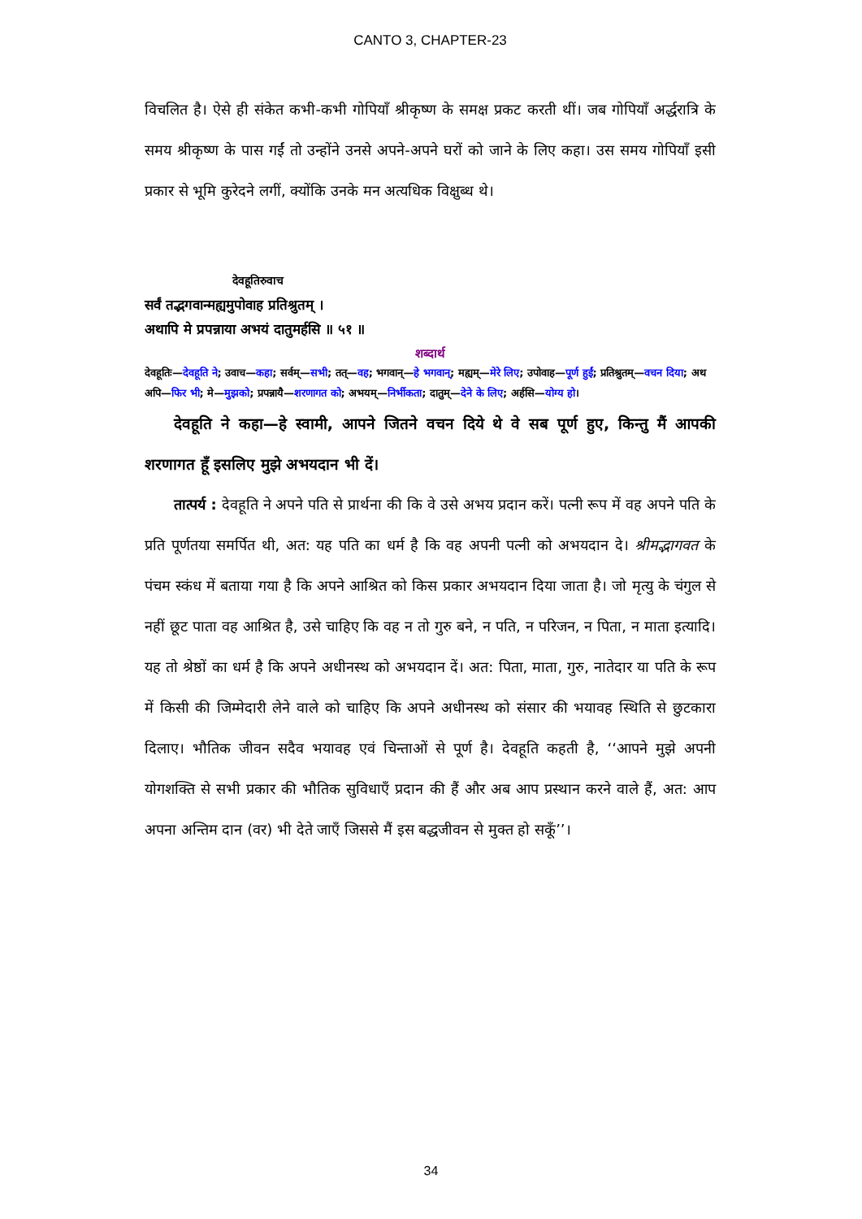CANTO 3, CHAPTER-23
विचलित है। ऐसे ही संकेत कभी-कभी गोपियाँ श्रीकृष्ण के समक्ष प्रकट करती थीं। जब गोपियाँ अर्द्धरात्रि के समय श्रीकृष्ण के पास गईं तो उन्होंने उनसे अपने-अपने घरों को जाने के लिए कहा। उस समय गोपियाँ इसी प्रकार से भूमि कुरेदने लगीं, क्योंकि उनके मन अत्यधिक विक्षुब्ध थे।
देवहूतिरुवाच
सर्वं तद्भगवान्मह्यमुपोवाह प्रतिश्रुतम् ।
अथापि मे प्रपन्नाया अभयं दातुमर्हसि ॥ ५१ ॥
शब्दार्थ
देवहूतिः—देवहूति ने; उवाच—कहा; सर्वम्—सभी; तत्—वह; भगवान्—हे भगवान्; मह्यम्—मेरे लिए; उपोवाह—पूर्ण हुईं; प्रतिश्रुतम्—वचन दिया; अथ अपि—फिर भी; मे—मुझको; प्रपन्नायै—शरणागत को; अभयम्—निर्भीकता; दातुम्—देने के लिए; अर्हसि—योग्य हो।
देवहूति ने कहा—हे स्वामी, आपने जितने वचन दिये थे वे सब पूर्ण हुए, किन्तु मैं आपकी शरणागत हूँ इसलिए मुझे अभयदान भी दें।
तात्पर्य : देवहूति ने अपने पति से प्रार्थना की कि वे उसे अभय प्रदान करें। पत्नी रूप में वह अपने पति के प्रति पूर्णतया समर्पित थी, अत: यह पति का धर्म है कि वह अपनी पत्नी को अभयदान दे। श्रीमद्भागवत के पंचम स्कंध में बताया गया है कि अपने आश्रित को किस प्रकार अभयदान दिया जाता है। जो मृत्यु के चंगुल से नहीं छूट पाता वह आश्रित है, उसे चाहिए कि वह न तो गुरु बने, न पति, न परिजन, न पिता, न माता इत्यादि। यह तो श्रेष्ठों का धर्म है कि अपने अधीनस्थ को अभयदान दें। अत: पिता, माता, गुरु, नातेदार या पति के रूप में किसी की जिम्मेदारी लेने वाले को चाहिए कि अपने अधीनस्थ को संसार की भयावह स्थिति से छुटकारा दिलाए। भौतिक जीवन सदैव भयावह एवं चिन्ताओं से पूर्ण है। देवहूति कहती है, ‘‘आपने मुझे अपनी योगशक्ति से सभी प्रकार की भौतिक सुविधाएँ प्रदान की हैं और अब आप प्रस्थान करने वाले हैं, अत: आप अपना अन्तिम दान (वर) भी देते जाएँ जिससे मैं इस बद्धजीवन से मुक्त हो सकूँ’’।
34